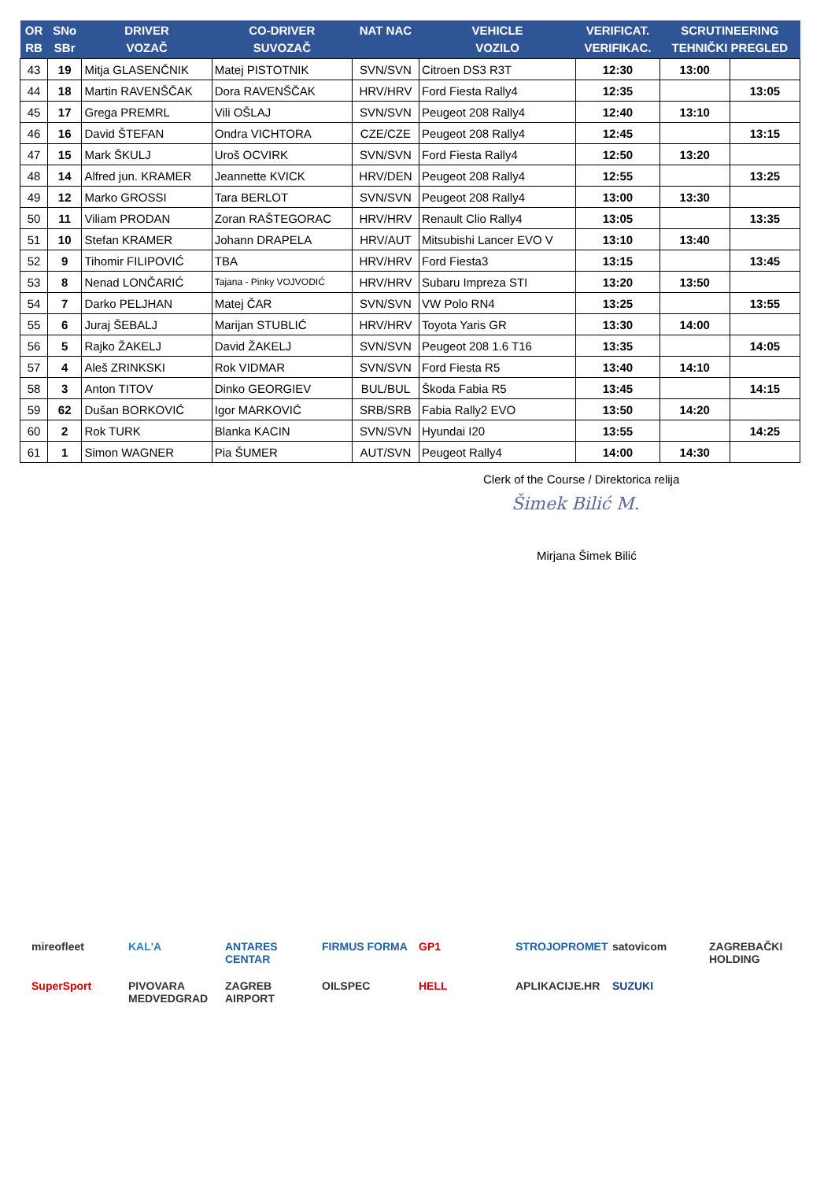| OR RB | SNo SBr | DRIVER VOZAČ | CO-DRIVER SUVOZAČ | NAT NAC | VEHICLE VOZILO | VERIFICAT. VERIFIKAC. | SCRUTINEERING TEHNIČKI PREGLED | |
| --- | --- | --- | --- | --- | --- | --- | --- | --- |
| 43 | 19 | Mitja GLASENČNIK | Matej PISTOTNIK | SVN/SVN | Citroen DS3 R3T | 12:30 | 13:00 | |
| 44 | 18 | Martin RAVENŠČAK | Dora RAVENŠČAK | HRV/HRV | Ford Fiesta Rally4 | 12:35 | | 13:05 |
| 45 | 17 | Grega PREMRL | Vili OŠLAJ | SVN/SVN | Peugeot 208 Rally4 | 12:40 | 13:10 | |
| 46 | 16 | David ŠTEFAN | Ondra VICHTORA | CZE/CZE | Peugeot 208 Rally4 | 12:45 | | 13:15 |
| 47 | 15 | Mark ŠKULJ | Uroš OCVIRK | SVN/SVN | Ford Fiesta Rally4 | 12:50 | 13:20 | |
| 48 | 14 | Alfred jun. KRAMER | Jeannette KVICK | HRV/DEN | Peugeot 208 Rally4 | 12:55 | | 13:25 |
| 49 | 12 | Marko GROSSI | Tara BERLOT | SVN/SVN | Peugeot 208 Rally4 | 13:00 | 13:30 | |
| 50 | 11 | Viliam PRODAN | Zoran RAŠTEGORAC | HRV/HRV | Renault Clio Rally4 | 13:05 | | 13:35 |
| 51 | 10 | Stefan KRAMER | Johann DRAPELA | HRV/AUT | Mitsubishi Lancer EVO V | 13:10 | 13:40 | |
| 52 | 9 | Tihomir FILIPOVIĆ | TBA | HRV/HRV | Ford Fiesta3 | 13:15 | | 13:45 |
| 53 | 8 | Nenad LONČARIĆ | Tajana - Pinky VOJVODIĆ | HRV/HRV | Subaru Impreza STI | 13:20 | 13:50 | |
| 54 | 7 | Darko PELJHAN | Matej ČAR | SVN/SVN | VW Polo RN4 | 13:25 | | 13:55 |
| 55 | 6 | Juraj ŠEBALJ | Marijan STUBLIĆ | HRV/HRV | Toyota Yaris GR | 13:30 | 14:00 | |
| 56 | 5 | Rajko ŽAKELJ | David ŽAKELJ | SVN/SVN | Peugeot 208 1.6 T16 | 13:35 | | 14:05 |
| 57 | 4 | Aleš ZRINKSKI | Rok VIDMAR | SVN/SVN | Ford Fiesta R5 | 13:40 | 14:10 | |
| 58 | 3 | Anton TITOV | Dinko GEORGIEV | BUL/BUL | Škoda Fabia R5 | 13:45 | | 14:15 |
| 59 | 62 | Dušan BORKOVIĆ | Igor MARKOVIĆ | SRB/SRB | Fabia Rally2 EVO | 13:50 | 14:20 | |
| 60 | 2 | Rok TURK | Blanka KACIN | SVN/SVN | Hyundai I20 | 13:55 | | 14:25 |
| 61 | 1 | Simon WAGNER | Pia ŠUMER | AUT/SVN | Peugeot Rally4 | 14:00 | 14:30 | |
Clerk of the Course / Direktorica relija
Šimek Bilić M.
Mirjana Šimek Bilić
mireofleet KAL'A ANTARES CENTAR FIRMUS FORMA GP1 STROJOPROMET satovicom ZAGREBAČKI HOLDING SuperSport PIVOVARA MEDVEDGRAD ZAGREB AIRPORT OILSPEC HELL APLIKACIJE.HR SUZUKI